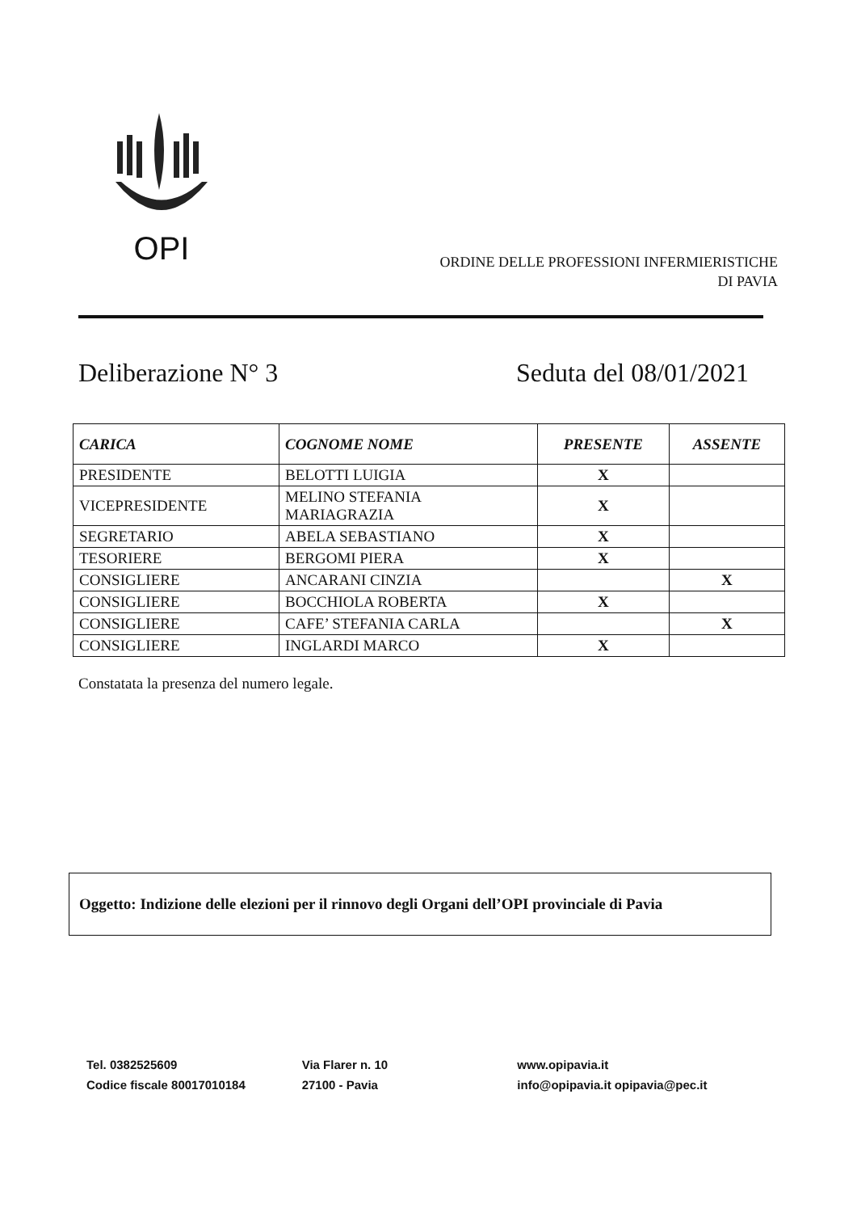OPI
ORDINE DELLE PROFESSIONI INFERMIERISTICHE
DI PAVIA
Deliberazione N° 3 Seduta del 08/01/2021
| CARICA | COGNOME NOME | PRESENTE | ASSENTE |
| --- | --- | --- | --- |
| PRESIDENTE | BELOTTI LUIGIA | X | |
| VICEPRESIDENTE | MELINO STEFANIA MARIAGRAZIA | X | |
| SEGRETARIO | ABELA SEBASTIANO | X | |
| TESORIERE | BERGOMI PIERA | X | |
| CONSIGLIERE | ANCARANI CINZIA | | X |
| CONSIGLIERE | BOCCHIOLA ROBERTA | X | |
| CONSIGLIERE | CAFE’ STEFANIA CARLA | | X |
| CONSIGLIERE | INGLARDI MARCO | X | |
Constatata la presenza del numero legale.
Oggetto: Indizione delle elezioni per il rinnovo degli Organi dell’OPI provinciale di Pavia
Tel. 0382525609
Codice fiscale 80017010184
Via Flarer n. 10
27100 - Pavia
www.opipavia.it
info@opipavia.it opipavia@pec.it